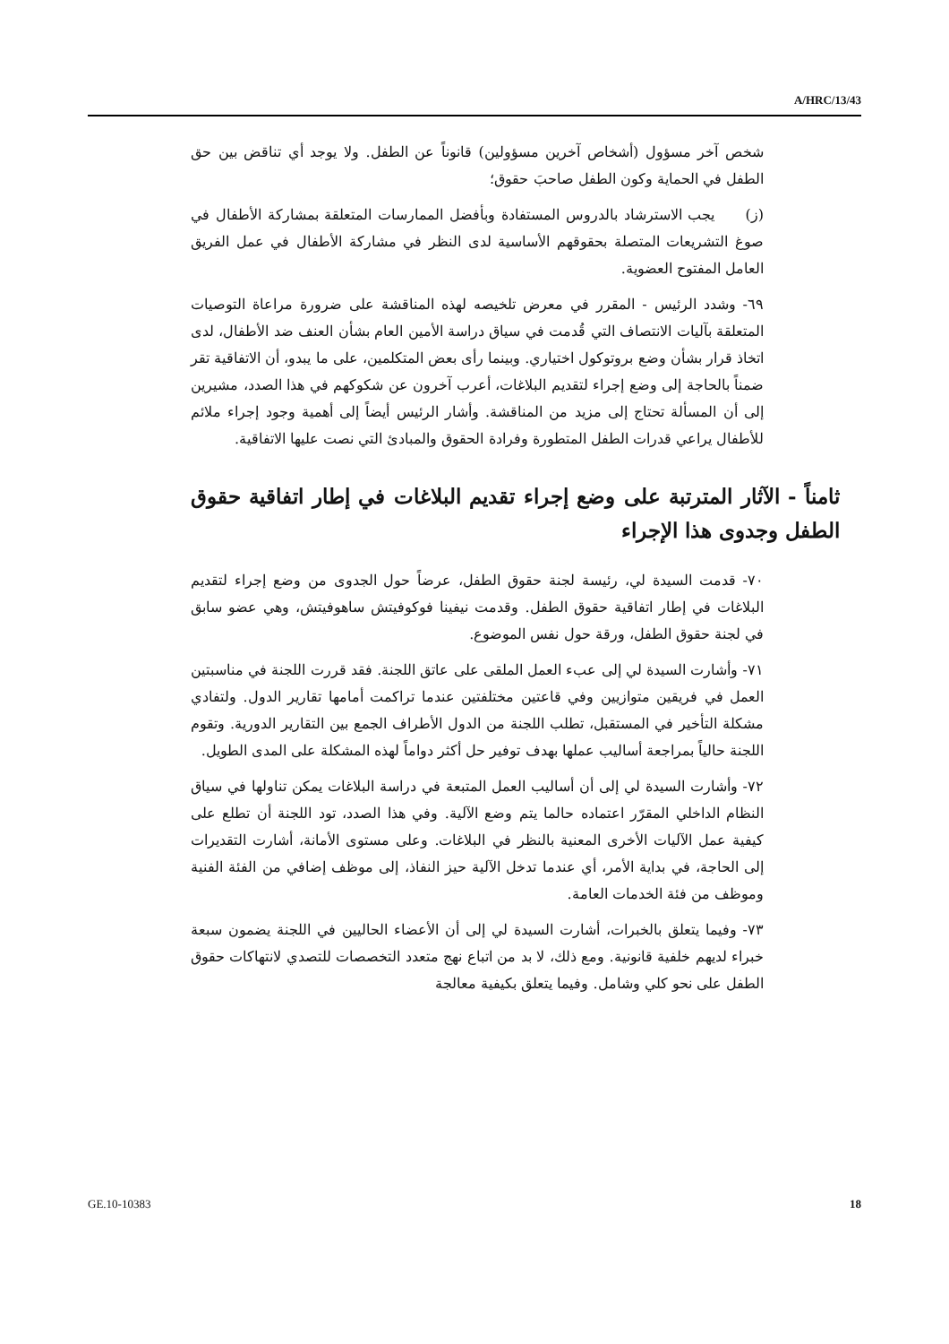A/HRC/13/43
شخص آخر مسؤول (أشخاص آخرين مسؤولين) قانوناً عن الطفل. ولا يوجد أي تناقض بين حق الطفل في الحماية وكون الطفل صاحبَ حقوق؛
(ز) يجب الاسترشاد بالدروس المستفادة وبأفضل الممارسات المتعلقة بمشاركة الأطفال في صوغ التشريعات المتصلة بحقوقهم الأساسية لدى النظر في مشاركة الأطفال في عمل الفريق العامل المفتوح العضوية.
٦٩- وشدد الرئيس - المقرر في معرض تلخيصه لهذه المناقشة على ضرورة مراعاة التوصيات المتعلقة بآليات الانتصاف التي قُدمت في سياق دراسة الأمين العام بشأن العنف ضد الأطفال، لدى اتخاذ قرار بشأن وضع بروتوكول اختياري. وبينما رأى بعض المتكلمين، على ما يبدو، أن الاتفاقية تقر ضمناً بالحاجة إلى وضع إجراء لتقديم البلاغات، أعرب آخرون عن شكوكهم في هذا الصدد، مشيرين إلى أن المسألة تحتاج إلى مزيد من المناقشة. وأشار الرئيس أيضاً إلى أهمية وجود إجراء ملائم للأطفال يراعي قدرات الطفل المتطورة وفرادة الحقوق والمبادئ التي نصت عليها الاتفاقية.
ثامناً - الآثار المترتبة على وضع إجراء تقديم البلاغات في إطار اتفاقية حقوق الطفل وجدوى هذا الإجراء
٧٠- قدمت السيدة لي، رئيسة لجنة حقوق الطفل، عرضاً حول الجدوى من وضع إجراء لتقديم البلاغات في إطار اتفاقية حقوق الطفل. وقدمت نيفينا فوكوفيتش ساهوفيتش، وهي عضو سابق في لجنة حقوق الطفل، ورقة حول نفس الموضوع.
٧١- وأشارت السيدة لي إلى عبء العمل الملقى على عاتق اللجنة. فقد قررت اللجنة في مناسبتين العمل في فريقين متوازيين وفي قاعتين مختلفتين عندما تراكمت أمامها تقارير الدول. ولتفادي مشكلة التأخير في المستقبل، تطلب اللجنة من الدول الأطراف الجمع بين التقارير الدورية. وتقوم اللجنة حالياً بمراجعة أساليب عملها بهدف توفير حل أكثر دواماً لهذه المشكلة على المدى الطويل.
٧٢- وأشارت السيدة لي إلى أن أساليب العمل المتبعة في دراسة البلاغات يمكن تناولها في سياق النظام الداخلي المقرّر اعتماده حالما يتم وضع الآلية. وفي هذا الصدد، تود اللجنة أن تطلع على كيفية عمل الآليات الأخرى المعنية بالنظر في البلاغات. وعلى مستوى الأمانة، أشارت التقديرات إلى الحاجة، في بداية الأمر، أي عندما تدخل الآلية حيز النفاذ، إلى موظف إضافي من الفئة الفنية وموظف من فئة الخدمات العامة.
٧٣- وفيما يتعلق بالخبرات، أشارت السيدة لي إلى أن الأعضاء الحاليين في اللجنة يضمون سبعة خبراء لديهم خلفية قانونية. ومع ذلك، لا بد من اتباع نهج متعدد التخصصات للتصدي لانتهاكات حقوق الطفل على نحو كلي وشامل. وفيما يتعلق بكيفية معالجة
GE.10-10383 18